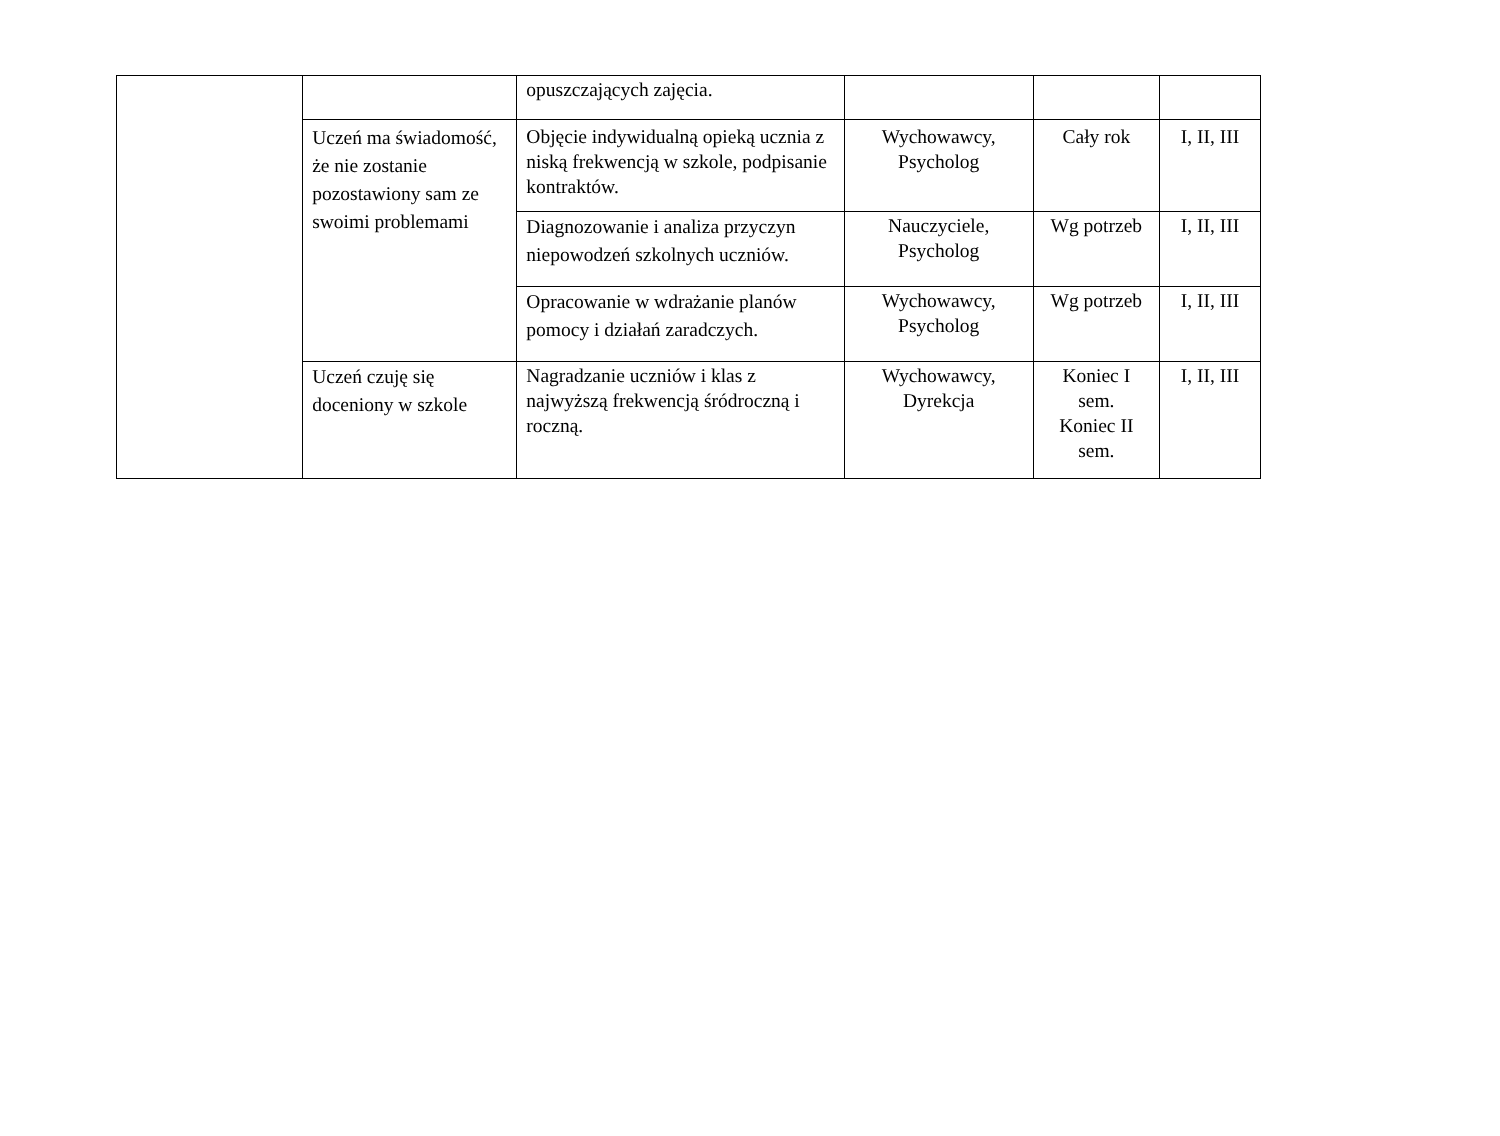| | | opuszczających zajęcia. | | | |
| | Uczeń ma świadomość, że nie zostanie pozostawiony sam ze swoimi problemami | Objęcie indywidualną opieką ucznia z niską frekwencją w szkole, podpisanie kontraktów. | Wychowawcy, Psycholog | Cały rok | I, II, III |
| | | Diagnozowanie i analiza przyczyn niepowodzeń szkolnych uczniów. | Nauczyciele, Psycholog | Wg potrzeb | I, II, III |
| | | Opracowanie w wdrażanie planów pomocy i działań zaradczych. | Wychowawcy, Psycholog | Wg potrzeb | I, II, III |
| | Uczeń czuję się doceniony w szkole | Nagradzanie uczniów i klas z najwyższą frekwencją śródroczną i roczną. | Wychowawcy, Dyrekcja | Koniec I sem. Koniec II sem. | I, II, III |